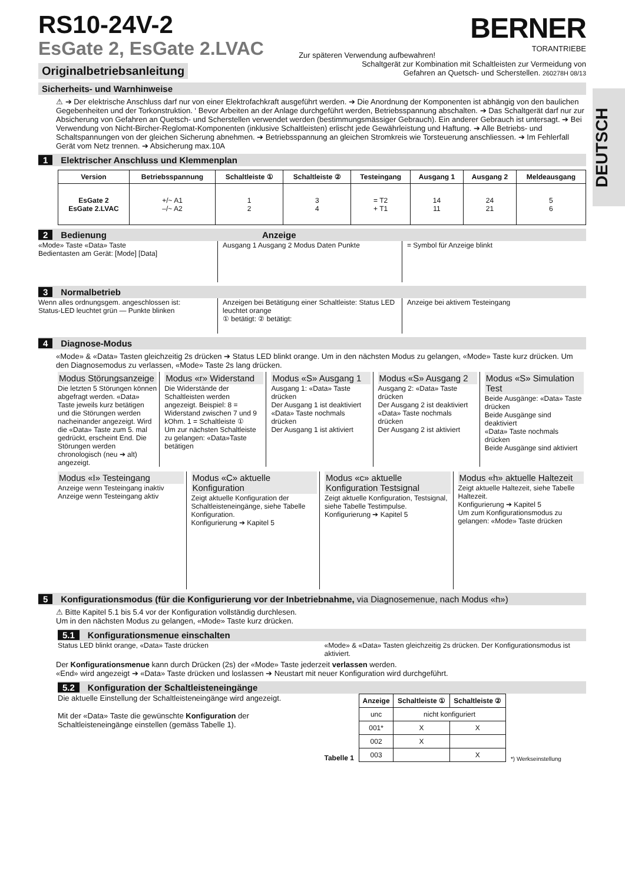DEUTSCH
RS10-24V-2
EsGate 2, EsGate 2.LVAC
Zur späteren Verwendung aufbewahren!
BERNER
TORANTRIEBE
Originalbetriebsanleitung
Schaltgerät zur Kombination mit Schaltleisten zur Vermeidung von
Gefahren an Quetsch- und Scherstellen. 260278H 08/13
Sicherheits- und Warnhinweise
⚠ ➔ Der elektrische Anschluss darf nur von einer Elektrofachkraft ausgeführt werden. ➔ Die Anordnung der Komponenten ist abhängig von den baulichen Gegebenheiten und der Torkonstruktion. ‘ Bevor Arbeiten an der Anlage durchgeführt werden, Betriebsspannung abschalten. ➔ Das Schaltgerät darf nur zur Absicherung von Gefahren an Quetsch- und Scherstellen verwendet werden (bestimmungsmässiger Gebrauch). Ein anderer Gebrauch ist untersagt. ➔ Bei Verwendung von Nicht-Bircher-Reglomat-Komponenten (inklusive Schaltleisten) erlischt jede Gewährleistung und Haftung. ➔ Alle Betriebs- und Schaltspannungen von der gleichen Sicherung abnehmen. ➔ Betriebsspannung an gleichen Stromkreis wie Torsteuerung anschliessen. ➔ Im Fehlerfall Gerät vom Netz trennen. ➔ Absicherung max.10A
1 Elektrischer Anschluss und Klemmenplan
| Version | Betriebsspannung | Schaltleiste ① | Schaltleiste ② | Testeingang | Ausgang 1 | Ausgang 2 | Meldeausgang |
| --- | --- | --- | --- | --- | --- | --- | --- |
| EsGate 2 EsGate 2.LVAC | +/~ A1 –/~ A2 | 1 2 | 3 4 | = T2 + T1 | 14 11 | 24 21 | 5 6 |
2 Bedienung Anzeige
«Mode» Taste «Data» Taste
Bedientasten am Gerät: [Mode] [Data]
Ausgang 1 Ausgang 2 Modus Daten Punkte
= Symbol für Anzeige blinkt
3 Normalbetrieb
Wenn alles ordnungsgem. angeschlossen ist:
Status-LED leuchtet grün — Punkte blinken
Anzeigen bei Betätigung einer Schaltleiste: Status LED leuchtet orange
① betätigt: ② betätigt:
Anzeige bei aktivem Testeingang
4 Diagnose-Modus
«Mode» & «Data» Tasten gleichzeitig 2s drücken ➔ Status LED blinkt orange. Um in den nächsten Modus zu gelangen, «Mode» Taste kurz drücken. Um den Diagnosemodus zu verlassen, «Mode» Taste 2s lang drücken.
Modus Störungsanzeige
Die letzten 5 Störungen können abgefragt werden. «Data» Taste jeweils kurz betätigen und die Störungen werden nacheinander angezeigt. Wird die «Data» Taste zum 5. mal gedrückt, erscheint End. Die Störungen werden chronologisch (neu ➔ alt) angezeigt.
Modus «r» Widerstand
Die Widerstände der Schaltleisten werden angezeigt. Beispiel: 8 = Widerstand zwischen 7 und 9 kOhm. 1 = Schaltleiste ①
Um zur nächsten Schaltleiste zu gelangen: «Data»Taste betätigen
Modus «S» Ausgang 1
Ausgang 1: «Data» Taste drücken
Der Ausgang 1 ist deaktiviert
«Data» Taste nochmals drücken
Der Ausgang 1 ist aktiviert
Modus «S» Ausgang 2
Ausgang 2: «Data» Taste drücken
Der Ausgang 2 ist deaktiviert
«Data» Taste nochmals drücken
Der Ausgang 2 ist aktiviert
Modus «S» Simulation Test
Beide Ausgänge: «Data» Taste drücken
Beide Ausgänge sind deaktiviert
«Data» Taste nochmals drücken
Beide Ausgänge sind aktiviert
Modus «I» Testeingang
Anzeige wenn Testeingang inaktiv
Anzeige wenn Testeingang aktiv
Modus «C» aktuelle Konfiguration
Zeigt aktuelle Konfiguration der Schaltleisteneingänge, siehe Tabelle Konfiguration.
Konfigurierung ➔ Kapitel 5
Modus «c» aktuelle Konfiguration Testsignal
Zeigt aktuelle Konfiguration, Testsignal, siehe Tabelle Testimpulse.
Konfigurierung ➔ Kapitel 5
Modus «h» aktuelle Haltezeit
Zeigt aktuelle Haltezeit, siehe Tabelle Haltezeit.
Konfigurierung ➔ Kapitel 5
Um zum Konfigurationsmodus zu gelangen: «Mode» Taste drücken
5 Konfigurationsmodus (für die Konfigurierung vor der Inbetriebnahme, via Diagnosemenue, nach Modus «h»)
⚠ Bitte Kapitel 5.1 bis 5.4 vor der Konfiguration vollständig durchlesen.
Um in den nächsten Modus zu gelangen, «Mode» Taste kurz drücken.
5.1 Konfigurationsmenue einschalten
Status LED blinkt orange, «Data» Taste drücken
«Mode» & «Data» Tasten gleichzeitig 2s drücken. Der Konfigurationsmodus ist aktiviert.
Der Konfigurationsmenue kann durch Drücken (2s) der «Mode» Taste jederzeit verlassen werden.
«End» wird angezeigt ➔ «Data» Taste drücken und loslassen ➔ Neustart mit neuer Konfiguration wird durchgeführt.
5.2 Konfiguration der Schaltleisteneingänge
Die aktuelle Einstellung der Schaltleisteneingänge wird angezeigt.
Mit der «Data» Taste die gewünschte Konfiguration der Schaltleisteneingänge einstellen (gemäss Tabelle 1).
Tabelle 1
| Anzeige | Schaltleiste ① | Schaltleiste ② |
| --- | --- | --- |
| unc | nicht konfiguriert | |
| 001* | X | X |
| 002 | X | |
| 003 | | X |
*) Werkseinstellung